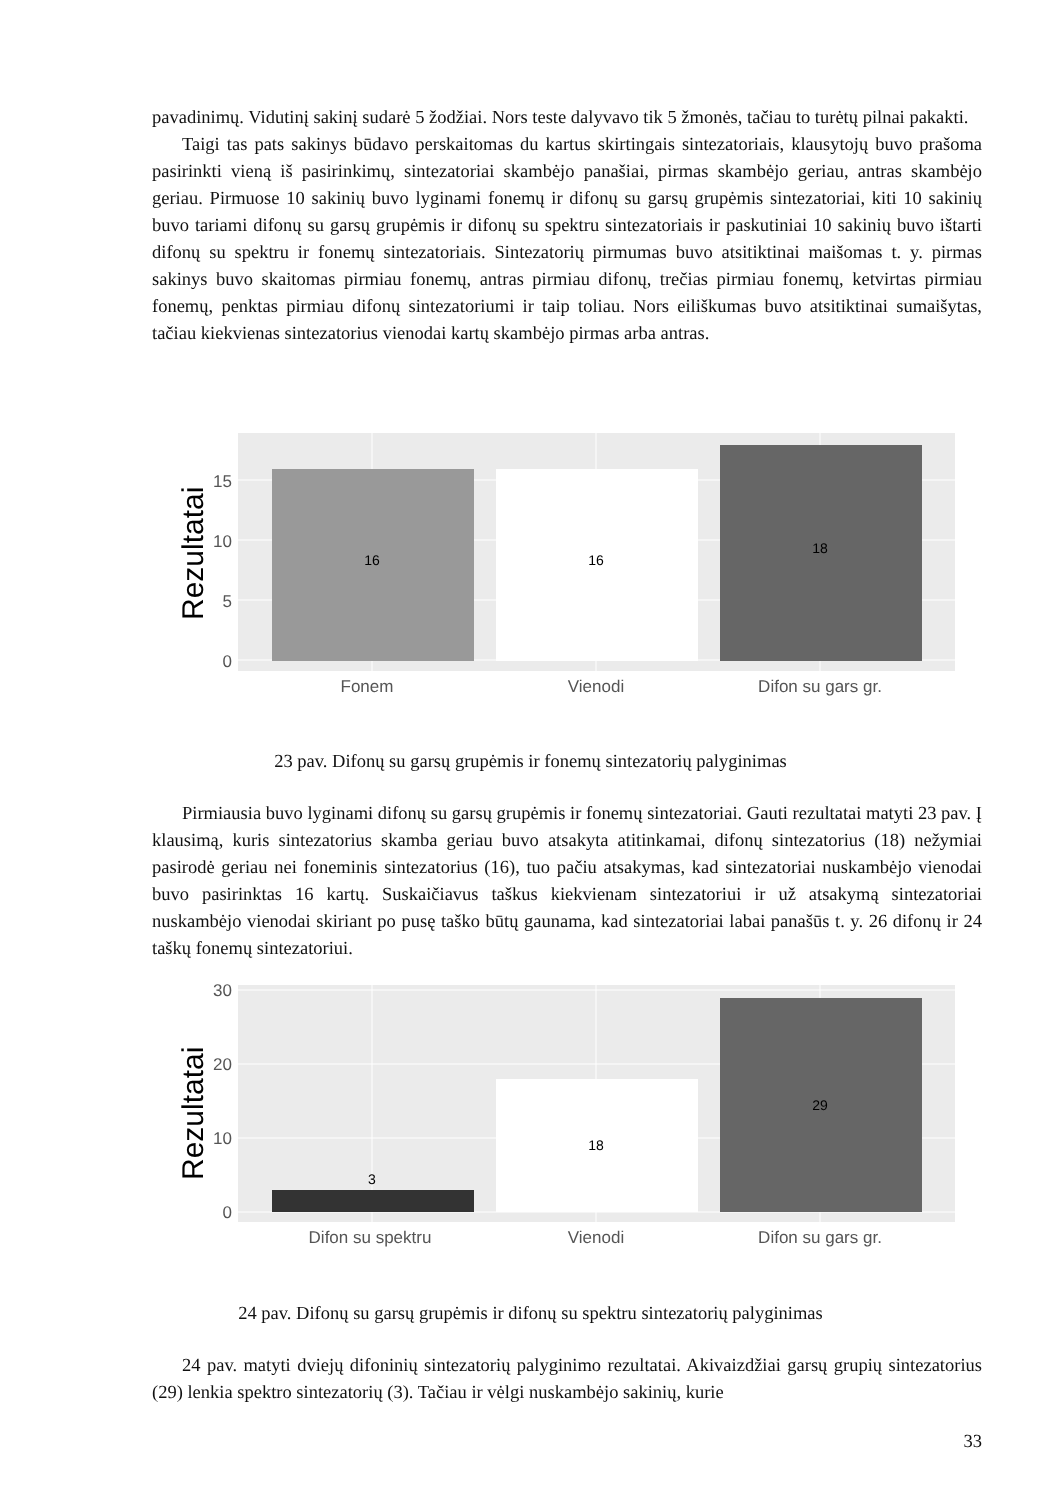pavadinimų. Vidutinį sakinį sudarė 5 žodžiai. Nors teste dalyvavo tik 5 žmonės, tačiau to turėtų pilnai pakakti.
Taigi tas pats sakinys būdavo perskaitomas du kartus skirtingais sintezatoriais, klausytojų buvo prašoma pasirinkti vieną iš pasirinkimų, sintezatoriai skambėjo panašiai, pirmas skambėjo geriau, antras skambėjo geriau. Pirmuose 10 sakinių buvo lyginami fonemų ir difonų su garsų grupėmis sintezatoriai, kiti 10 sakinių buvo tariami difonų su garsų grupėmis ir difonų su spektru sintezatoriais ir paskutiniai 10 sakinių buvo ištarti difonų su spektru ir fonemų sintezatoriais. Sintezatorių pirmumas buvo atsitiktinai maišomas t. y. pirmas sakinys buvo skaitomas pirmiau fonemų, antras pirmiau difonų, trečias pirmiau fonemų, ketvirtas pirmiau fonemų, penktas pirmiau difonų sintezatoriumi ir taip toliau. Nors eiliškumas buvo atsitiktinai sumaišytas, tačiau kiekvienas sintezatorius vienodai kartų skambėjo pirmas arba antras.
16
16
18
15
10
5
0
Fonem
Vienodi
Difon su gars gr.
Rezultatai
23 pav. Difonų su garsų grupėmis ir fonemų sintezatorių palyginimas
Pirmiausia buvo lyginami difonų su garsų grupėmis ir fonemų sintezatoriai. Gauti rezultatai matyti 23 pav. Į klausimą, kuris sintezatorius skamba geriau buvo atsakyta atitinkamai, difonų sintezatorius (18) nežymiai pasirodė geriau nei foneminis sintezatorius (16), tuo pačiu atsakymas, kad sintezatoriai nuskambėjo vienodai buvo pasirinktas 16 kartų. Suskaičiavus taškus kiekvienam sintezatoriui ir už atsakymą sintezatoriai nuskambėjo vienodai skiriant po pusę taško būtų gaunama, kad sintezatoriai labai panašūs t. y. 26 difonų ir 24 taškų fonemų sintezatoriui.
3
18
29
30
20
10
0
Difon su spektru
Vienodi
Difon su gars gr.
Rezultatai
24 pav. Difonų su garsų grupėmis ir difonų su spektru sintezatorių palyginimas
24 pav. matyti dviejų difoninių sintezatorių palyginimo rezultatai. Akivaizdžiai garsų grupių sintezatorius (29) lenkia spektro sintezatorių (3). Tačiau ir vėlgi nuskambėjo sakinių, kurie
33